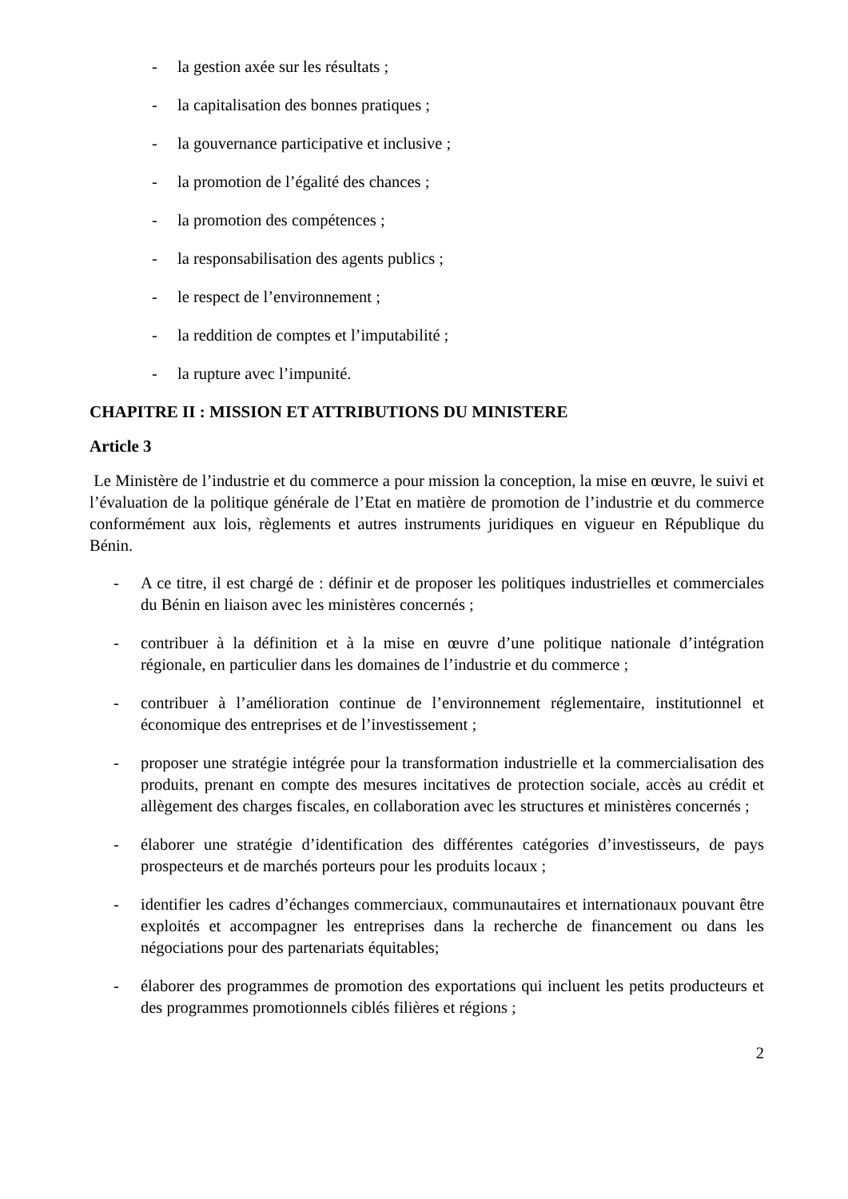- la gestion axée sur les résultats ;
- la capitalisation des bonnes pratiques ;
- la gouvernance participative et inclusive ;
- la promotion de l’égalité des chances ;
- la promotion des compétences ;
- la responsabilisation des agents publics ;
- le respect de l’environnement ;
- la reddition de comptes et l’imputabilité ;
- la rupture avec l’impunité.
CHAPITRE II : MISSION ET ATTRIBUTIONS DU MINISTERE
Article 3
Le Ministère de l’industrie et du commerce a pour mission la conception, la mise en œuvre, le suivi et l’évaluation de la politique générale de l’Etat en matière de promotion de l’industrie et du commerce conformément aux lois, règlements et autres instruments juridiques en vigueur en République du Bénin.
- A ce titre, il est chargé de : définir et de proposer les politiques industrielles et commerciales du Bénin en liaison avec les ministères concernés ;
- contribuer à la définition et à la mise en œuvre d’une politique nationale d’intégration régionale, en particulier dans les domaines de l’industrie et du commerce ;
- contribuer à l’amélioration continue de l’environnement réglementaire, institutionnel et économique des entreprises et de l’investissement ;
- proposer une stratégie intégrée pour la transformation industrielle et la commercialisation des produits, prenant en compte des mesures incitatives de protection sociale, accès au crédit et allègement des charges fiscales, en collaboration avec les structures et ministères concernés ;
- élaborer une stratégie d’identification des différentes catégories d’investisseurs, de pays prospecteurs et de marchés porteurs pour les produits locaux ;
- identifier les cadres d’échanges commerciaux, communautaires et internationaux pouvant être exploités et accompagner les entreprises dans la recherche de financement ou dans les négociations pour des partenariats équitables;
- élaborer des programmes de promotion des exportations qui incluent les petits producteurs et des programmes promotionnels ciblés filières et régions ;
2